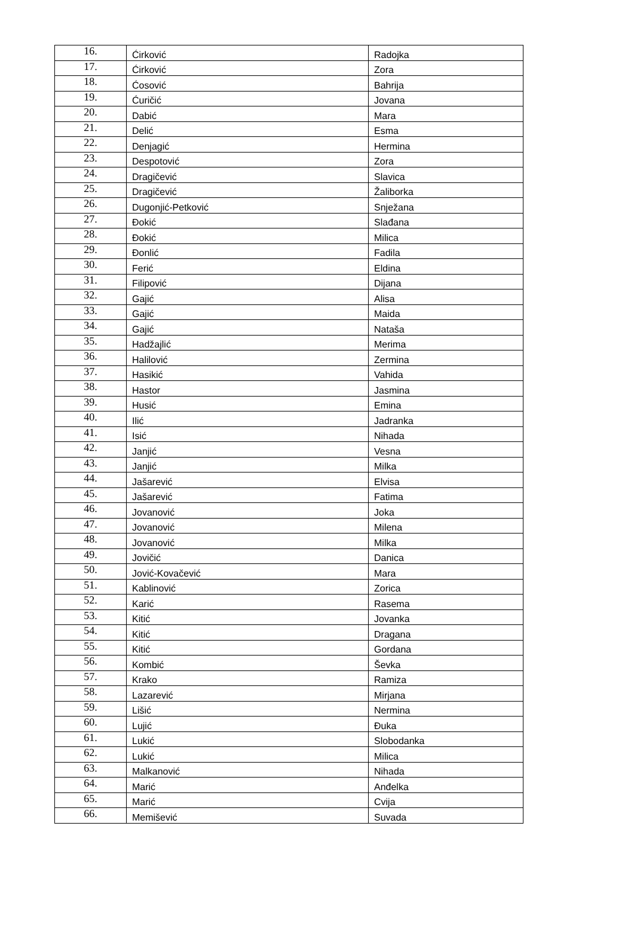| 16. | Ćirković | Radojka |
| 17. | Ćirković | Zora |
| 18. | Ćosović | Bahrija |
| 19. | Ćuričić | Jovana |
| 20. | Dabić | Mara |
| 21. | Delić | Esma |
| 22. | Denjagić | Hermina |
| 23. | Despotović | Zora |
| 24. | Dragičević | Slavica |
| 25. | Dragičević | Žaliborka |
| 26. | Dugonjić-Petković | Snježana |
| 27. | Đokić | Slađana |
| 28. | Đokić | Milica |
| 29. | Đonlić | Fadila |
| 30. | Ferić | Eldina |
| 31. | Filipović | Dijana |
| 32. | Gajić | Alisa |
| 33. | Gajić | Maida |
| 34. | Gajić | Nataša |
| 35. | Hadžajlić | Merima |
| 36. | Halilović | Zermina |
| 37. | Hasikić | Vahida |
| 38. | Hastor | Jasmina |
| 39. | Husić | Emina |
| 40. | Ilić | Jadranka |
| 41. | Isić | Nihada |
| 42. | Janjić | Vesna |
| 43. | Janjić | Milka |
| 44. | Jašarević | Elvisa |
| 45. | Jašarević | Fatima |
| 46. | Jovanović | Joka |
| 47. | Jovanović | Milena |
| 48. | Jovanović | Milka |
| 49. | Jovičić | Danica |
| 50. | Jović-Kovačević | Mara |
| 51. | Kablinović | Zorica |
| 52. | Karić | Rasema |
| 53. | Kitić | Jovanka |
| 54. | Kitić | Dragana |
| 55. | Kitić | Gordana |
| 56. | Kombić | Ševka |
| 57. | Krako | Ramiza |
| 58. | Lazarević | Mirjana |
| 59. | Lišić | Nermina |
| 60. | Lujić | Đuka |
| 61. | Lukić | Slobodanka |
| 62. | Lukić | Milica |
| 63. | Malkanović | Nihada |
| 64. | Marić | Anđelka |
| 65. | Marić | Cvija |
| 66. | Memišević | Suvada |